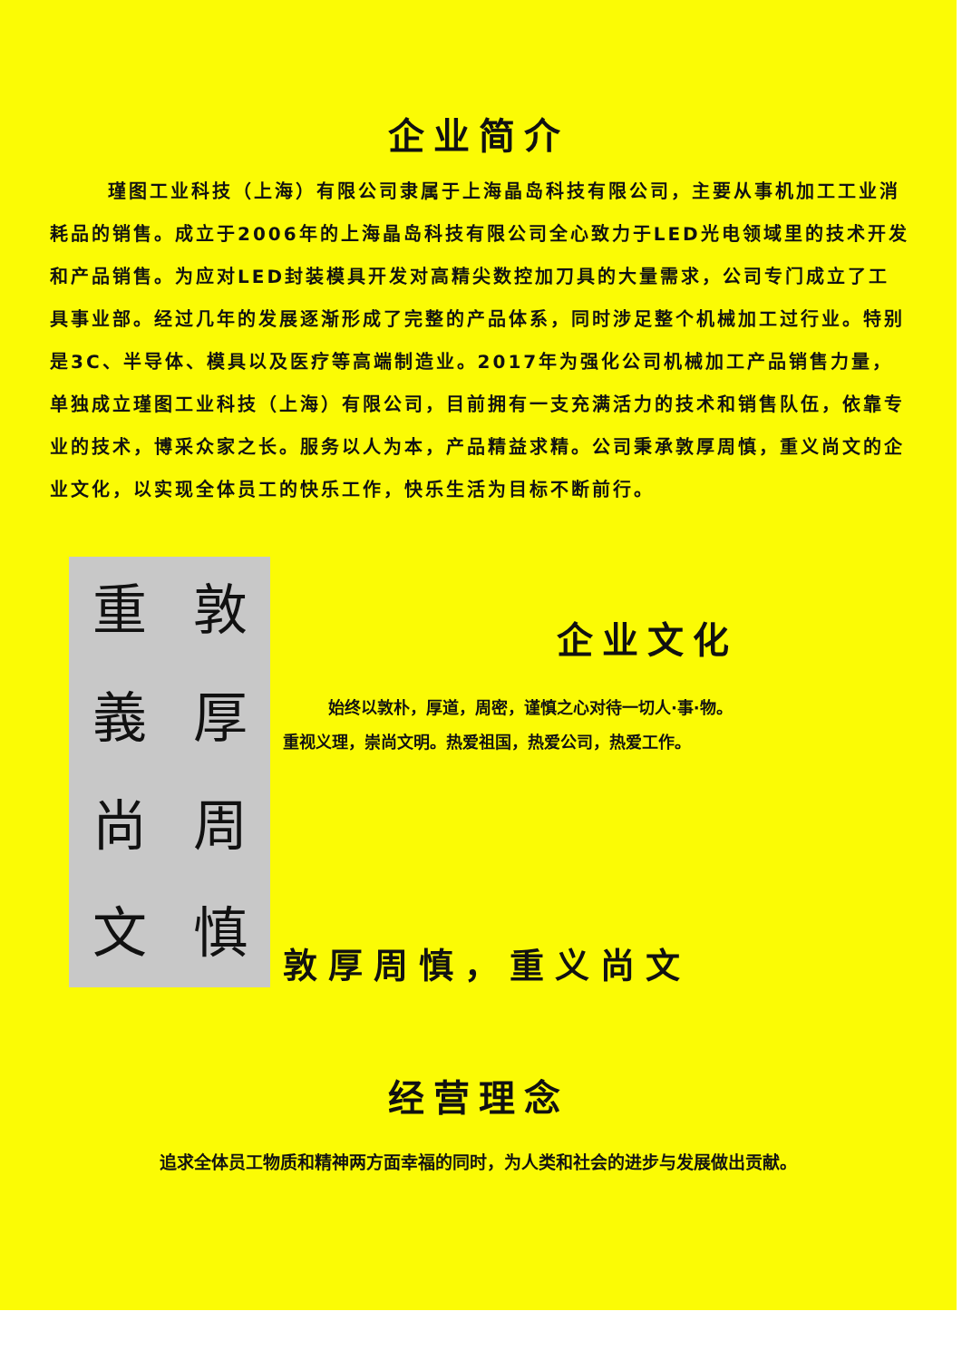企业简介
瑾图工业科技（上海）有限公司隶属于上海晶岛科技有限公司，主要从事机加工工业消耗品的销售。成立于2006年的上海晶岛科技有限公司全心致力于LED光电领域里的技术开发和产品销售。为应对LED封装模具开发对高精尖数控加刀具的大量需求，公司专门成立了工具事业部。经过几年的发展逐渐形成了完整的产品体系，同时涉足整个机械加工过行业。特别是3C、半导体、模具以及医疗等高端制造业。2017年为强化公司机械加工产品销售力量，单独成立瑾图工业科技（上海）有限公司，目前拥有一支充满活力的技术和销售队伍，依靠专业的技术，博采众家之长。服务以人为本，产品精益求精。公司秉承敦厚周慎，重义尚文的企业文化，以实现全体员工的快乐工作，快乐生活为目标不断前行。
重敦義厚尚周文慎
企业文化
始终以敦朴，厚道，周密，谨慎之心对待一切人·事·物。
重视义理，崇尚文明。热爱祖国，热爱公司，热爱工作。
敦厚周慎，重义尚文
经营理念
追求全体员工物质和精神两方面幸福的同时，为人类和社会的进步与发展做出贡献。